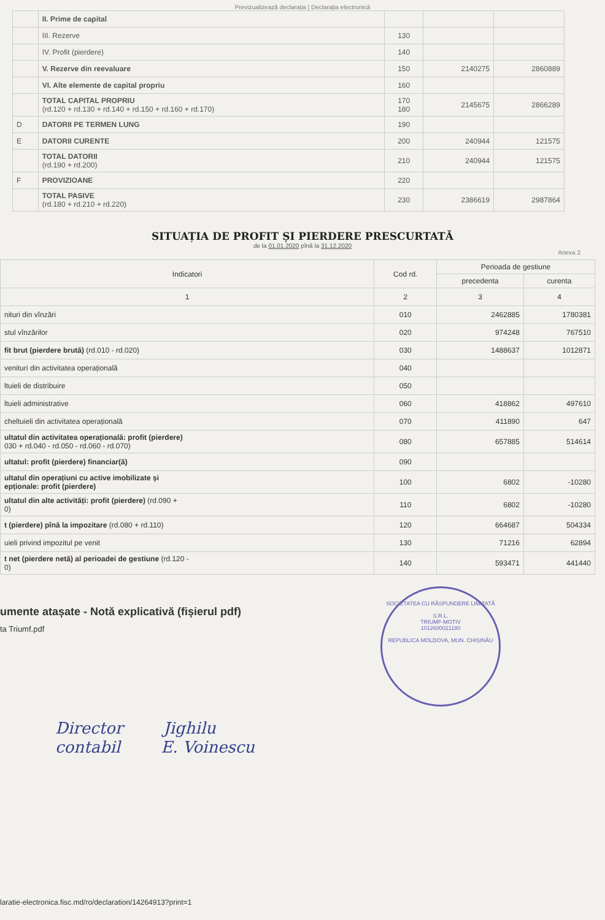Previzualizează declarația | Declarația electronică
| | II. Prime de capital | | | |
| | III. Rezerve | 130 | | |
| | IV. Profit (pierdere) | 140 | | |
| | V. Rezerve din reevaluare | 150 | 2140275 | 2860889 |
| | VI. Alte elemente de capital propriu | 160 | | |
| | TOTAL CAPITAL PROPRIU (rd.120 + rd.130 + rd.140 + rd.150 + rd.160 + rd.170) | 170 180 | 2145675 | 2866289 |
| D | DATORII PE TERMEN LUNG | 190 | | |
| E | DATORII CURENTE | 200 | 240944 | 121575 |
| | TOTAL DATORII (rd.190 + rd.200) | 210 | 240944 | 121575 |
| F | PROVIZIOANE | 220 | | |
| | TOTAL PASIVE (rd.180 + rd.210 + rd.220) | 230 | 2386619 | 2987864 |
SITUAȚIA DE PROFIT ȘI PIERDERE PRESCURTATĂ
de la 01.01.2020 pînă la 31.12.2020
Anexa 2
| Indicatori | Cod rd. | Perioada de gestiune | |
| --- | --- | --- | --- |
| | | precedenta | curenta |
| 1 | 2 | 3 | 4 |
| nituri din vînzări | 010 | 2462885 | 1780381 |
| stul vînzărilor | 020 | 974248 | 767510 |
| fit brut (pierdere brută) (rd.010 - rd.020) | 030 | 1488637 | 1012871 |
| venituri din activitatea operațională | 040 | | |
| ltuieli de distribuire | 050 | | |
| ltuieli administrative | 060 | 418862 | 497610 |
| cheltuieli din activitatea operațională | 070 | 411890 | 647 |
| ultatul din activitatea operațională: profit (pierdere) 030 + rd.040 - rd.050 - rd.060 - rd.070) | 080 | 657885 | 514614 |
| ultatul: profit (pierdere) financiar(ă) | 090 | | |
| ultatul din operațiuni cu active imobilizate și epționale: profit (pierdere) | 100 | 6802 | -10280 |
| ultatul din alte activități: profit (pierdere) (rd.090 + 0) | 110 | 6802 | -10280 |
| t (pierdere) pînă la impozitare (rd.080 + rd.110) | 120 | 664687 | 504334 |
| uieli privind impozitul pe venit | 130 | 71216 | 62894 |
| t net (pierdere netă) al perioadei de gestiune (rd.120 - 0) | 140 | 593471 | 441440 |
umente atașate - Notă explicativă (fișierul pdf)
ta Triumf.pdf
SOCIETATEA CU RĂSPUNDERE LIMITATĂ
S.R.L.
TRIUMF-MOTIV
1012600021180
REPUBLICA MOLDOVA, MUN. CHIȘINĂU
Director Jighilu
contabil E. Voinescu
laratie-electronica.fisc.md/ro/declaration/14264913?print=1